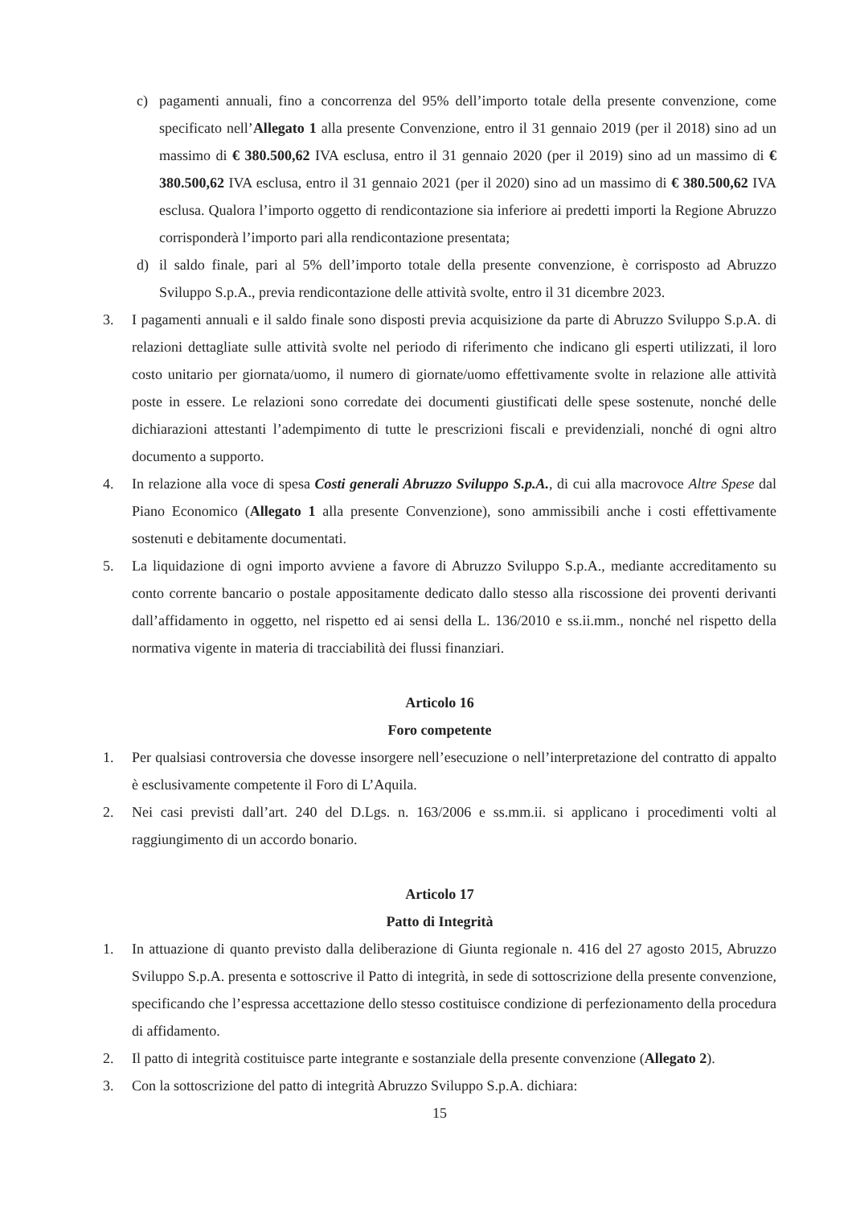c) pagamenti annuali, fino a concorrenza del 95% dell’importo totale della presente convenzione, come specificato nell’Allegato 1 alla presente Convenzione, entro il 31 gennaio 2019 (per il 2018) sino ad un massimo di € 380.500,62 IVA esclusa, entro il 31 gennaio 2020 (per il 2019) sino ad un massimo di € 380.500,62 IVA esclusa, entro il 31 gennaio 2021 (per il 2020) sino ad un massimo di € 380.500,62 IVA esclusa. Qualora l’importo oggetto di rendicontazione sia inferiore ai predetti importi la Regione Abruzzo corrisponderà l’importo pari alla rendicontazione presentata;
d) il saldo finale, pari al 5% dell’importo totale della presente convenzione, è corrisposto ad Abruzzo Sviluppo S.p.A., previa rendicontazione delle attività svolte, entro il 31 dicembre 2023.
3. I pagamenti annuali e il saldo finale sono disposti previa acquisizione da parte di Abruzzo Sviluppo S.p.A. di relazioni dettagliate sulle attività svolte nel periodo di riferimento che indicano gli esperti utilizzati, il loro costo unitario per giornata/uomo, il numero di giornate/uomo effettivamente svolte in relazione alle attività poste in essere. Le relazioni sono corredate dei documenti giustificati delle spese sostenute, nonché delle dichiarazioni attestanti l’adempimento di tutte le prescrizioni fiscali e previdenziali, nonché di ogni altro documento a supporto.
4. In relazione alla voce di spesa Costi generali Abruzzo Sviluppo S.p.A., di cui alla macrovoce Altre Spese dal Piano Economico (Allegato 1 alla presente Convenzione), sono ammissibili anche i costi effettivamente sostenuti e debitamente documentati.
5. La liquidazione di ogni importo avviene a favore di Abruzzo Sviluppo S.p.A., mediante accreditamento su conto corrente bancario o postale appositamente dedicato dallo stesso alla riscossione dei proventi derivanti dall’affidamento in oggetto, nel rispetto ed ai sensi della L. 136/2010 e ss.ii.mm., nonché nel rispetto della normativa vigente in materia di tracciabilità dei flussi finanziari.
Articolo 16
Foro competente
1. Per qualsiasi controversia che dovesse insorgere nell’esecuzione o nell’interpretazione del contratto di appalto è esclusivamente competente il Foro di L’Aquila.
2. Nei casi previsti dall’art. 240 del D.Lgs. n. 163/2006 e ss.mm.ii. si applicano i procedimenti volti al raggiungimento di un accordo bonario.
Articolo 17
Patto di Integrità
1. In attuazione di quanto previsto dalla deliberazione di Giunta regionale n. 416 del 27 agosto 2015, Abruzzo Sviluppo S.p.A. presenta e sottoscrive il Patto di integrità, in sede di sottoscrizione della presente convenzione, specificando che l’espressa accettazione dello stesso costituisce condizione di perfezionamento della procedura di affidamento.
2. Il patto di integrità costituisce parte integrante e sostanziale della presente convenzione (Allegato 2).
3. Con la sottoscrizione del patto di integrità Abruzzo Sviluppo S.p.A. dichiara:
15